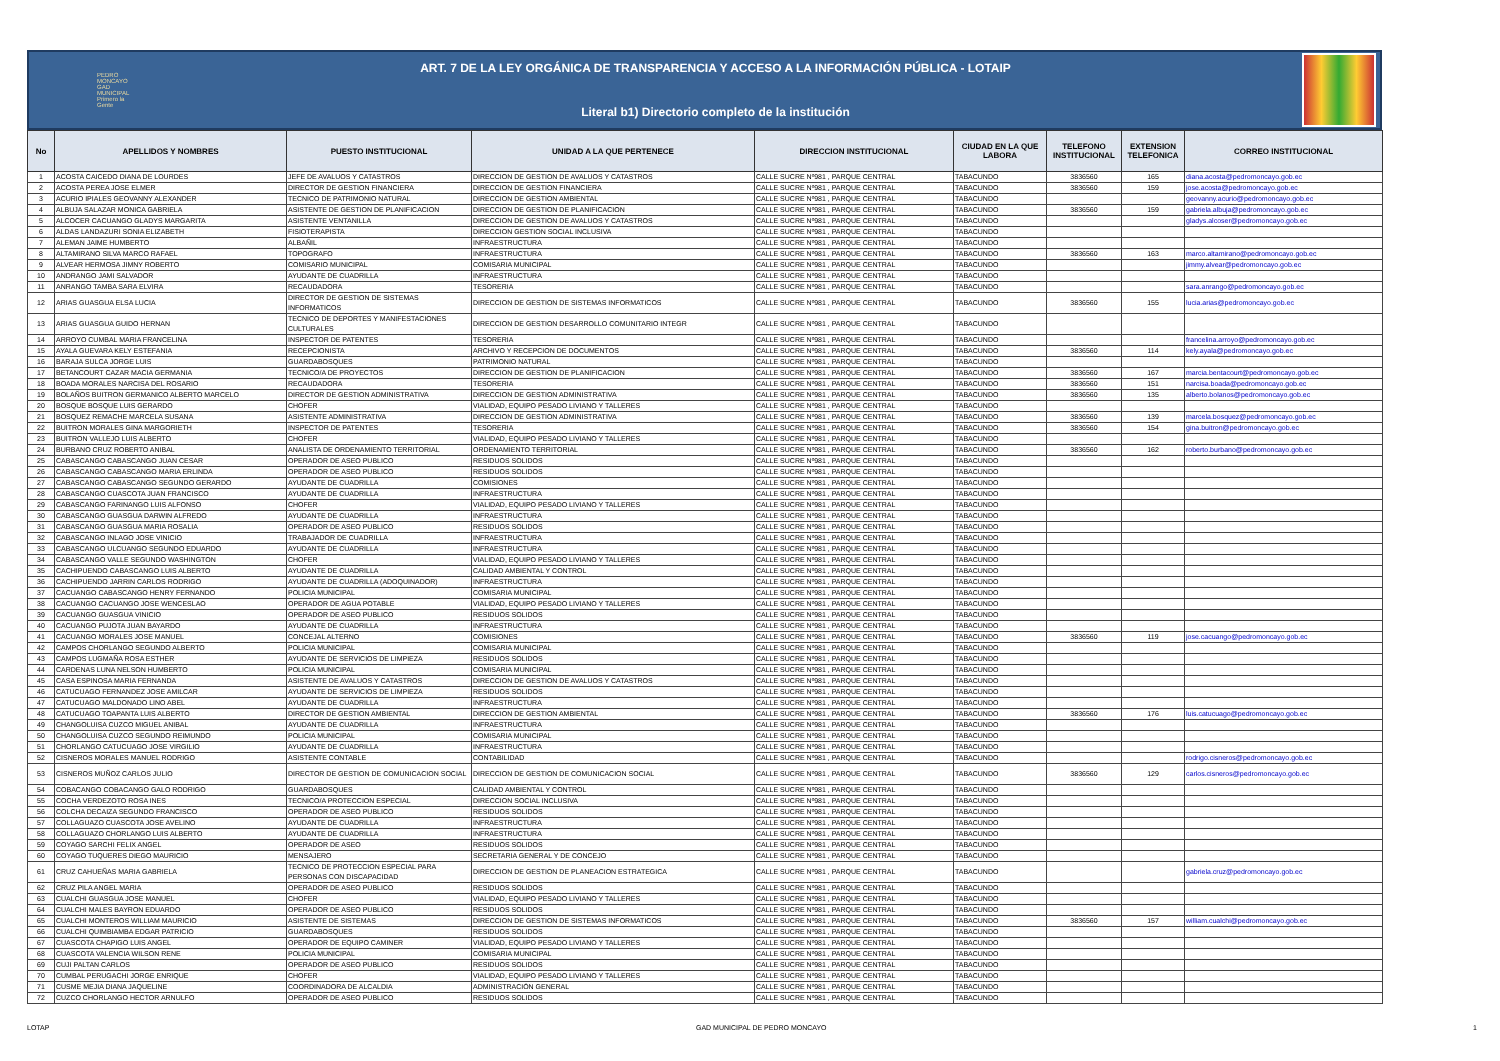PEDRO MONCAYO
GAD MUNICIPAL
Primero la Gente
ART. 7 DE LA LEY ORGÁNICA DE TRANSPARENCIA Y ACCESO A LA INFORMACIÓN PÚBLICA - LOTAIP
Literal b1) Directorio completo de la institución
| No | APELLIDOS Y NOMBRES | PUESTO INSTITUCIONAL | UNIDAD A LA QUE PERTENECE | DIRECCION INSTITUCIONAL | CIUDAD EN LA QUE LABORA | TELEFONO INSTITUCIONAL | EXTENSION TELEFONICA | CORREO INSTITUCIONAL |
| --- | --- | --- | --- | --- | --- | --- | --- | --- |
| 1 | ACOSTA CAICEDO DIANA DE LOURDES | JEFE DE AVALUOS Y CATASTROS | DIRECCION DE GESTION DE AVALUOS Y CATASTROS | CALLE SUCRE Nº981 , PARQUE CENTRAL | TABACUNDO | 3836560 | 165 | diana.acosta@pedromoncayo.gob.ec |
| 2 | ACOSTA PEREA JOSE ELMER | DIRECTOR DE GESTION FINANCIERA | DIRECCION DE GESTION FINANCIERA | CALLE SUCRE Nº981 , PARQUE CENTRAL | TABACUNDO | 3836560 | 159 | jose.acosta@pedromoncayo.gob.ec |
| 3 | ACURIO IPIALES GEOVANNY ALEXANDER | TECNICO DE PATRIMONIO NATURAL | DIRECCION DE GESTION AMBIENTAL | CALLE SUCRE Nº981 , PARQUE CENTRAL | TABACUNDO | | | geovanny.acurio@pedromoncayo.gob.ec |
| 4 | ALBUJA SALAZAR MONICA GABRIELA | ASISTENTE DE GESTION DE PLANIFICACION | DIRECCION DE GESTION DE PLANIFICACION | CALLE SUCRE Nº981 , PARQUE CENTRAL | TABACUNDO | 3836560 | 159 | gabriela.albuja@pedromoncayo.gob.ec |
| 5 | ALCOCER CACUANGO GLADYS MARGARITA | ASISTENTE VENTANILLA | DIRECCION DE GESTION DE AVALUOS Y CATASTROS | CALLE SUCRE Nº981 , PARQUE CENTRAL | TABACUNDO | | | gladys.alcoser@pedromoncayo.gob.ec |
| 6 | ALDAS LANDAZURI SONIA ELIZABETH | FISIOTERAPISTA | DIRECCION GESTION SOCIAL INCLUSIVA | CALLE SUCRE Nº981 , PARQUE CENTRAL | TABACUNDO | | | |
| 7 | ALEMAN JAIME HUMBERTO | ALBAÑIL | INFRAESTRUCTURA | CALLE SUCRE Nº981 , PARQUE CENTRAL | TABACUNDO | | | |
| 8 | ALTAMIRANO SILVA MARCO RAFAEL | TOPOGRAFO | INFRAESTRUCTURA | CALLE SUCRE Nº981 , PARQUE CENTRAL | TABACUNDO | 3836560 | 163 | marco.altamirano@pedromoncayo.gob.ec |
| 9 | ALVEAR HERMOSA JIMNY ROBERTO | COMISARIO MUNICIPAL | COMISARIA MUNICIPAL | CALLE SUCRE Nº981 , PARQUE CENTRAL | TABACUNDO | | | jimmy.alvear@pedromoncayo.gob.ec |
| 10 | ANDRANGO JAMI SALVADOR | AYUDANTE DE CUADRILLA | INFRAESTRUCTURA | CALLE SUCRE Nº981 , PARQUE CENTRAL | TABACUNDO | | | |
| 11 | ANRANGO TAMBA SARA ELVIRA | RECAUDADORA | TESORERIA | CALLE SUCRE Nº981 , PARQUE CENTRAL | TABACUNDO | | | sara.anrango@pedromoncayo.gob.ec |
| 12 | ARIAS GUASGUA ELSA LUCIA | DIRECTOR DE GESTION DE SISTEMAS INFORMATICOS | DIRECCION DE GESTION DE SISTEMAS INFORMATICOS | CALLE SUCRE Nº981 , PARQUE CENTRAL | TABACUNDO | 3836560 | 155 | lucia.arias@pedromoncayo.gob.ec |
| 13 | ARIAS GUASGUA GUIDO HERNAN | TECNICO DE DEPORTES Y MANIFESTACIONES CULTURALES | DIRECCION DE GESTION DESARROLLO COMUNITARIO INTEGR | CALLE SUCRE Nº981 , PARQUE CENTRAL | TABACUNDO | | | |
| 14 | ARROYO CUMBAL MARIA FRANCELINA | INSPECTOR DE PATENTES | TESORERIA | CALLE SUCRE Nº981 , PARQUE CENTRAL | TABACUNDO | | | francelina.arroyo@pedromoncayo.gob.ec |
| 15 | AYALA GUEVARA KELY ESTEFANIA | RECEPCIONISTA | ARCHIVO Y RECEPCION DE DOCUMENTOS | CALLE SUCRE Nº981 , PARQUE CENTRAL | TABACUNDO | 3836560 | 114 | kely.ayala@pedromoncayo.gob.ec |
| 16 | BARAJA SULCA JORGE LUIS | GUARDABOSQUES | PATRIMONIO NATURAL | CALLE SUCRE Nº981 , PARQUE CENTRAL | TABACUNDO | | | |
| 17 | BETANCOURT CAZAR MACIA GERMANIA | TECNICO/A DE PROYECTOS | DIRECCION DE GESTION DE PLANIFICACION | CALLE SUCRE Nº981 , PARQUE CENTRAL | TABACUNDO | 3836560 | 167 | marcia.bentacourt@pedromoncayo.gob.ec |
| 18 | BOADA MORALES NARCISA DEL ROSARIO | RECAUDADORA | TESORERIA | CALLE SUCRE Nº981 , PARQUE CENTRAL | TABACUNDO | 3836560 | 151 | narcisa.boada@pedromoncayo.gob.ec |
| 19 | BOLAÑOS BUITRON GERMANICO ALBERTO MARCELO | DIRECTOR DE GESTION ADMINISTRATIVA | DIRECCION DE GESTION ADMINISTRATIVA | CALLE SUCRE Nº981 , PARQUE CENTRAL | TABACUNDO | 3836560 | 135 | alberto.bolanos@pedromoncayo.gob.ec |
| 20 | BOSQUE BOSQUE LUIS GERARDO | CHOFER | VIALIDAD, EQUIPO PESADO LIVIANO Y TALLERES | CALLE SUCRE Nº981 , PARQUE CENTRAL | TABACUNDO | | | |
| 21 | BOSQUEZ REMACHE MARCELA SUSANA | ASISTENTE ADMINISTRATIVA | DIRECCION DE GESTION ADMINISTRATIVA | CALLE SUCRE Nº981 , PARQUE CENTRAL | TABACUNDO | 3836560 | 139 | marcela.bosquez@pedromoncayo.gob.ec |
| 22 | BUITRON MORALES GINA MARGORIETH | INSPECTOR DE PATENTES | TESORERIA | CALLE SUCRE Nº981 , PARQUE CENTRAL | TABACUNDO | 3836560 | 154 | gina.buitron@pedromoncayo.gob.ec |
| 23 | BUITRON VALLEJO LUIS ALBERTO | CHOFER | VIALIDAD, EQUIPO PESADO LIVIANO Y TALLERES | CALLE SUCRE Nº981 , PARQUE CENTRAL | TABACUNDO | | | |
| 24 | BURBANO CRUZ ROBERTO ANIBAL | ANALISTA DE ORDENAMIENTO TERRITORIAL | ORDENAMIENTO TERRITORIAL | CALLE SUCRE Nº981 , PARQUE CENTRAL | TABACUNDO | 3836560 | 162 | roberto.burbano@pedromoncayo.gob.ec |
| 25 | CABASCANGO CABASCANGO JUAN CESAR | OPERADOR DE ASEO PUBLICO | RESIDUOS SOLIDOS | CALLE SUCRE Nº981 , PARQUE CENTRAL | TABACUNDO | | | |
| 26 | CABASCANGO CABASCANGO MARIA ERLINDA | OPERADOR DE ASEO PUBLICO | RESIDUOS SOLIDOS | CALLE SUCRE Nº981 , PARQUE CENTRAL | TABACUNDO | | | |
| 27 | CABASCANGO CABASCANGO SEGUNDO GERARDO | AYUDANTE DE CUADRILLA | COMISIONES | CALLE SUCRE Nº981 , PARQUE CENTRAL | TABACUNDO | | | |
| 28 | CABASCANGO CUASCOTA JUAN FRANCISCO | AYUDANTE DE CUADRILLA | INFRAESTRUCTURA | CALLE SUCRE Nº981 , PARQUE CENTRAL | TABACUNDO | | | |
| 29 | CABASCANGO FARINANGO LUIS ALFONSO | CHOFER | VIALIDAD, EQUIPO PESADO LIVIANO Y TALLERES | CALLE SUCRE Nº981 , PARQUE CENTRAL | TABACUNDO | | | |
| 30 | CABASCANGO GUASGUA DARWIN ALFREDO | AYUDANTE DE CUADRILLA | INFRAESTRUCTURA | CALLE SUCRE Nº981 , PARQUE CENTRAL | TABACUNDO | | | |
| 31 | CABASCANGO GUASGUA MARIA ROSALIA | OPERADOR DE ASEO PUBLICO | RESIDUOS SOLIDOS | CALLE SUCRE Nº981 , PARQUE CENTRAL | TABACUNDO | | | |
| 32 | CABASCANGO INLAGO JOSE VINICIO | TRABAJADOR DE CUADRILLA | INFRAESTRUCTURA | CALLE SUCRE Nº981 , PARQUE CENTRAL | TABACUNDO | | | |
| 33 | CABASCANGO ULCUANGO SEGUNDO EDUARDO | AYUDANTE DE CUADRILLA | INFRAESTRUCTURA | CALLE SUCRE Nº981 , PARQUE CENTRAL | TABACUNDO | | | |
| 34 | CABASCANGO VALLE SEGUNDO WASHINGTON | CHOFER | VIALIDAD, EQUIPO PESADO LIVIANO Y TALLERES | CALLE SUCRE Nº981 , PARQUE CENTRAL | TABACUNDO | | | |
| 35 | CACHIPUENDO CABASCANGO LUIS ALBERTO | AYUDANTE DE CUADRILLA | CALIDAD AMBIENTAL Y CONTROL | CALLE SUCRE Nº981 , PARQUE CENTRAL | TABACUNDO | | | |
| 36 | CACHIPUENDO JARRIN CARLOS RODRIGO | AYUDANTE DE CUADRILLA (ADOQUINADOR) | INFRAESTRUCTURA | CALLE SUCRE Nº981 , PARQUE CENTRAL | TABACUNDO | | | |
| 37 | CACUANGO CABASCANGO HENRY FERNANDO | POLICIA MUNICIPAL | COMISARIA MUNICIPAL | CALLE SUCRE Nº981 , PARQUE CENTRAL | TABACUNDO | | | |
| 38 | CACUANGO CACUANGO JOSE WENCESLAO | OPERADOR DE AGUA POTABLE | VIALIDAD, EQUIPO PESADO LIVIANO Y TALLERES | CALLE SUCRE Nº981 , PARQUE CENTRAL | TABACUNDO | | | |
| 39 | CACUANGO GUASGUA VINICIO | OPERADOR DE ASEO PUBLICO | RESIDUOS SOLIDOS | CALLE SUCRE Nº981 , PARQUE CENTRAL | TABACUNDO | | | |
| 40 | CACUANGO PUJOTA JUAN BAYARDO | AYUDANTE DE CUADRILLA | INFRAESTRUCTURA | CALLE SUCRE Nº981 , PARQUE CENTRAL | TABACUNDO | | | |
| 41 | CACUANGO MORALES JOSE MANUEL | CONCEJAL ALTERNO | COMISIONES | CALLE SUCRE Nº981 , PARQUE CENTRAL | TABACUNDO | 3836560 | 119 | jose.cacuango@pedromoncayo.gob.ec |
| 42 | CAMPOS CHORLANGO SEGUNDO ALBERTO | POLICIA MUNICIPAL | COMISARIA MUNICIPAL | CALLE SUCRE Nº981 , PARQUE CENTRAL | TABACUNDO | | | |
| 43 | CAMPOS LUGMAÑA ROSA ESTHER | AYUDANTE DE SERVICIOS DE LIMPIEZA | RESIDUOS SOLIDOS | CALLE SUCRE Nº981 , PARQUE CENTRAL | TABACUNDO | | | |
| 44 | CARDENAS LUNA NELSON HUMBERTO | POLICIA MUNICIPAL | COMISARIA MUNICIPAL | CALLE SUCRE Nº981 , PARQUE CENTRAL | TABACUNDO | | | |
| 45 | CASA ESPINOSA MARIA FERNANDA | ASISTENTE DE AVALUOS Y CATASTROS | DIRECCION DE GESTION DE AVALUOS Y CATASTROS | CALLE SUCRE Nº981 , PARQUE CENTRAL | TABACUNDO | | | |
| 46 | CATUCUAGO FERNANDEZ JOSE AMILCAR | AYUDANTE DE SERVICIOS DE LIMPIEZA | RESIDUOS SOLIDOS | CALLE SUCRE Nº981 , PARQUE CENTRAL | TABACUNDO | | | |
| 47 | CATUCUAGO MALDONADO LINO ABEL | AYUDANTE DE CUADRILLA | INFRAESTRUCTURA | CALLE SUCRE Nº981 , PARQUE CENTRAL | TABACUNDO | | | |
| 48 | CATUCUAGO TOAPANTA LUIS ALBERTO | DIRECTOR DE GESTION AMBIENTAL | DIRECCION DE GESTION AMBIENTAL | CALLE SUCRE Nº981 , PARQUE CENTRAL | TABACUNDO | 3836560 | 176 | luis.catucuago@pedromoncayo.gob.ec |
| 49 | CHANGOLUISA CUZCO MIGUEL ANIBAL | AYUDANTE DE CUADRILLA | INFRAESTRUCTURA | CALLE SUCRE Nº981 , PARQUE CENTRAL | TABACUNDO | | | |
| 50 | CHANGOLUISA CUZCO SEGUNDO REIMUNDO | POLICIA MUNICIPAL | COMISARIA MUNICIPAL | CALLE SUCRE Nº981 , PARQUE CENTRAL | TABACUNDO | | | |
| 51 | CHORLANGO CATUCUAGO JOSE VIRGILIO | AYUDANTE DE CUADRILLA | INFRAESTRUCTURA | CALLE SUCRE Nº981 , PARQUE CENTRAL | TABACUNDO | | | |
| 52 | CISNEROS MORALES MANUEL RODRIGO | ASISTENTE CONTABLE | CONTABILIDAD | CALLE SUCRE Nº981 , PARQUE CENTRAL | TABACUNDO | | | rodrigo.cisneros@pedromoncayo.gob.ec |
| 53 | CISNEROS MUÑOZ CARLOS JULIO | DIRECTOR DE GESTION DE COMUNICACION SOCIAL | DIRECCION DE GESTION DE COMUNICACION SOCIAL | CALLE SUCRE Nº981 , PARQUE CENTRAL | TABACUNDO | 3836560 | 129 | carlos.cisneros@pedromoncayo.gob.ec |
| 54 | COBACANGO COBACANGO GALO RODRIGO | GUARDABOSQUES | CALIDAD AMBIENTAL Y CONTROL | CALLE SUCRE Nº981 , PARQUE CENTRAL | TABACUNDO | | | |
| 55 | COCHA VERDEZOTO ROSA INES | TECNICO/A PROTECCION ESPECIAL | DIRECCION SOCIAL INCLUSIVA | CALLE SUCRE Nº981 , PARQUE CENTRAL | TABACUNDO | | | |
| 56 | COLCHA DECAIZA SEGUNDO FRANCISCO | OPERADOR DE ASEO PUBLICO | RESIDUOS SOLIDOS | CALLE SUCRE Nº981 , PARQUE CENTRAL | TABACUNDO | | | |
| 57 | COLLAGUAZO CUASCOTA JOSE AVELINO | AYUDANTE DE CUADRILLA | INFRAESTRUCTURA | CALLE SUCRE Nº981 , PARQUE CENTRAL | TABACUNDO | | | |
| 58 | COLLAGUAZO CHORLANGO LUIS ALBERTO | AYUDANTE DE CUADRILLA | INFRAESTRUCTURA | CALLE SUCRE Nº981 , PARQUE CENTRAL | TABACUNDO | | | |
| 59 | COYAGO SARCHI FELIX ANGEL | OPERADOR DE ASEO | RESIDUOS SOLIDOS | CALLE SUCRE Nº981 , PARQUE CENTRAL | TABACUNDO | | | |
| 60 | COYAGO TUQUERES DIEGO MAURICIO | MENSAJERO | SECRETARIA GENERAL Y DE CONCEJO | CALLE SUCRE Nº981 , PARQUE CENTRAL | TABACUNDO | | | |
| 61 | CRUZ CAHUEÑAS MARIA GABRIELA | TECNICO DE PROTECCION ESPECIAL PARA PERSONAS CON DISCAPACIDAD | DIRECCION DE GESTION DE PLANEACION ESTRATEGICA | CALLE SUCRE Nº981 , PARQUE CENTRAL | TABACUNDO | | | gabriela.cruz@pedromoncayo.gob.ec |
| 62 | CRUZ PILA ANGEL MARIA | OPERADOR DE ASEO PUBLICO | RESIDUOS SOLIDOS | CALLE SUCRE Nº981 , PARQUE CENTRAL | TABACUNDO | | | |
| 63 | CUALCHI GUASGUA JOSE MANUEL | CHOFER | VIALIDAD, EQUIPO PESADO LIVIANO Y TALLERES | CALLE SUCRE Nº981 , PARQUE CENTRAL | TABACUNDO | | | |
| 64 | CUALCHI MALES BAYRON EDUARDO | OPERADOR DE ASEO PUBLICO | RESIDUOS SOLIDOS | CALLE SUCRE Nº981 , PARQUE CENTRAL | TABACUNDO | | | |
| 65 | CUALCHI MONTEROS WILLIAM MAURICIO | ASISTENTE DE SISTEMAS | DIRECCION DE GESTION DE SISTEMAS INFORMATICOS | CALLE SUCRE Nº981 , PARQUE CENTRAL | TABACUNDO | 3836560 | 157 | william.cualchi@pedromoncayo.gob.ec |
| 66 | CUALCHI QUIMBIAMBA EDGAR PATRICIO | GUARDABOSQUES | RESIDUOS SOLIDOS | CALLE SUCRE Nº981 , PARQUE CENTRAL | TABACUNDO | | | |
| 67 | CUASCOTA CHAPIGO LUIS ANGEL | OPERADOR DE EQUIPO CAMINER | VIALIDAD, EQUIPO PESADO LIVIANO Y TALLERES | CALLE SUCRE Nº981 , PARQUE CENTRAL | TABACUNDO | | | |
| 68 | CUASCOTA VALENCIA WILSON RENE | POLICIA MUNICIPAL | COMISARIA MUNICIPAL | CALLE SUCRE Nº981 , PARQUE CENTRAL | TABACUNDO | | | |
| 69 | CUJI PALTAN CARLOS | OPERADOR DE ASEO PUBLICO | RESIDUOS SOLIDOS | CALLE SUCRE Nº981 , PARQUE CENTRAL | TABACUNDO | | | |
| 70 | CUMBAL PERUGACHI JORGE ENRIQUE | CHOFER | VIALIDAD, EQUIPO PESADO LIVIANO Y TALLERES | CALLE SUCRE Nº981 , PARQUE CENTRAL | TABACUNDO | | | |
| 71 | CUSME MEJIA DIANA JAQUELINE | COORDINADORA DE ALCALDIA | ADMINISTRACIÓN GENERAL | CALLE SUCRE Nº981 , PARQUE CENTRAL | TABACUNDO | | | |
| 72 | CUZCO CHORLANGO HECTOR ARNULFO | OPERADOR DE ASEO PUBLICO | RESIDUOS SOLIDOS | CALLE SUCRE Nº981 , PARQUE CENTRAL | TABACUNDO | | | |
LOTAP GAD MUNICIPAL DE PEDRO MONCAYO 1